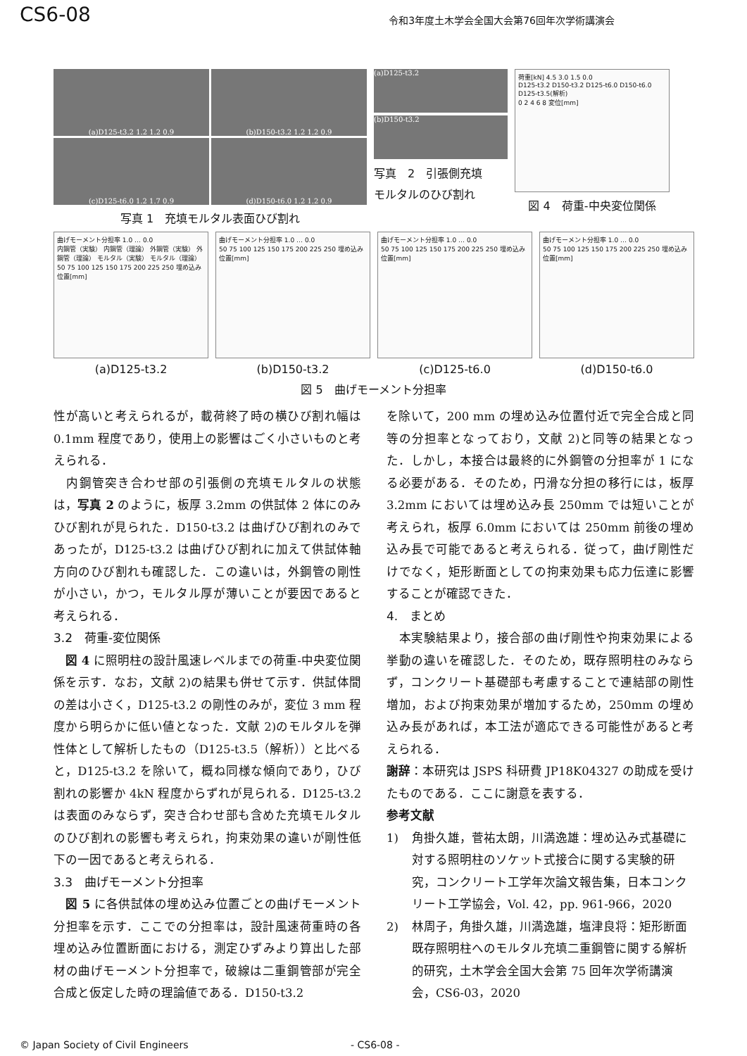CS6-08
令和3年度土木学会全国大会第76回年次学術講演会
(a)D125-t3.2 1.2 1.2 0.9
(b)D150-t3.2 1.2 1.2 0.9
(c)D125-t6.0 1.2 1.7 0.9
(d)D150-t6.0 1.2 1.2 0.9
写真 1　充填モルタル表面ひび割れ
(a)D125-t3.2
(b)D150-t3.2
写真　2　引張側充填
モルタルのひび割れ
荷重[kN] 4.5 3.0 1.5 0.0
D125-t3.2 D150-t3.2 D125-t6.0 D150-t6.0 D125-t3.5(解析)
0 2 4 6 8 変位[mm]
図 4　荷重-中央変位関係
曲げモーメント分担率 1.0 … 0.0
内鋼管（実験） 内鋼管（理論） 外鋼管（実験） 外鋼管（理論） モルタル（実験） モルタル（理論）
50 75 100 125 150 175 200 225 250 埋め込み位置[mm]
(a)D125-t3.2
曲げモーメント分担率 1.0 … 0.0
50 75 100 125 150 175 200 225 250 埋め込み位置[mm]
(b)D150-t3.2
曲げモーメント分担率 1.0 … 0.0
50 75 100 125 150 175 200 225 250 埋め込み位置[mm]
(c)D125-t6.0
曲げモーメント分担率 1.0 … 0.0
50 75 100 125 150 175 200 225 250 埋め込み位置[mm]
(d)D150-t6.0
図 5　曲げモーメント分担率
性が高いと考えられるが，載荷終了時の横ひび割れ幅は 0.1mm 程度であり，使用上の影響はごく小さいものと考えられる．
　内鋼管突き合わせ部の引張側の充填モルタルの状態は，写真 2 のように，板厚 3.2mm の供試体 2 体にのみひび割れが見られた．D150-t3.2 は曲げひび割れのみであったが，D125-t3.2 は曲げひび割れに加えて供試体軸方向のひび割れも確認した．この違いは，外鋼管の剛性が小さい，かつ，モルタル厚が薄いことが要因であると考えられる．
3.2　荷重-変位関係
　図 4 に照明柱の設計風速レベルまでの荷重-中央変位関係を示す．なお，文献 2)の結果も併せて示す．供試体間の差は小さく，D125-t3.2 の剛性のみが，変位 3 mm 程度から明らかに低い値となった．文献 2)のモルタルを弾性体として解析したもの（D125-t3.5（解析））と比べると，D125-t3.2 を除いて，概ね同様な傾向であり，ひび割れの影響か 4kN 程度からずれが見られる．D125-t3.2 は表面のみならず，突き合わせ部も含めた充填モルタルのひび割れの影響も考えられ，拘束効果の違いが剛性低下の一因であると考えられる．
3.3　曲げモーメント分担率
　図 5 に各供試体の埋め込み位置ごとの曲げモーメント分担率を示す．ここでの分担率は，設計風速荷重時の各埋め込み位置断面における，測定ひずみより算出した部材の曲げモーメント分担率で，破線は二重鋼管部が完全合成と仮定した時の理論値である．D150-t3.2
を除いて，200 mm の埋め込み位置付近で完全合成と同等の分担率となっており，文献 2)と同等の結果となった．しかし，本接合は最終的に外鋼管の分担率が 1 になる必要がある．そのため，円滑な分担の移行には，板厚 3.2mm においては埋め込み長 250mm では短いことが考えられ，板厚 6.0mm においては 250mm 前後の埋め込み長で可能であると考えられる．従って，曲げ剛性だけでなく，矩形断面としての拘束効果も応力伝達に影響することが確認できた．
4.　まとめ
　本実験結果より，接合部の曲げ剛性や拘束効果による挙動の違いを確認した．そのため，既存照明柱のみならず，コンクリート基礎部も考慮することで連結部の剛性増加，および拘束効果が増加するため，250mm の埋め込み長があれば，本工法が適応できる可能性があると考えられる．
謝辞：本研究は JSPS 科研費 JP18K04327 の助成を受けたものである．ここに謝意を表する．
参考文献
1) 角掛久雄，菅祐太朗，川満逸雄：埋め込み式基礎に対する照明柱のソケット式接合に関する実験的研究，コンクリート工学年次論文報告集，日本コンクリート工学協会，Vol. 42，pp. 961-966，2020
2) 林周子，角掛久雄，川満逸雄，塩津良将：矩形断面既存照明柱へのモルタル充填二重鋼管に関する解析的研究，土木学会全国大会第 75 回年次学術講演会，CS6-03，2020
© Japan Society of Civil Engineers - CS6-08 -